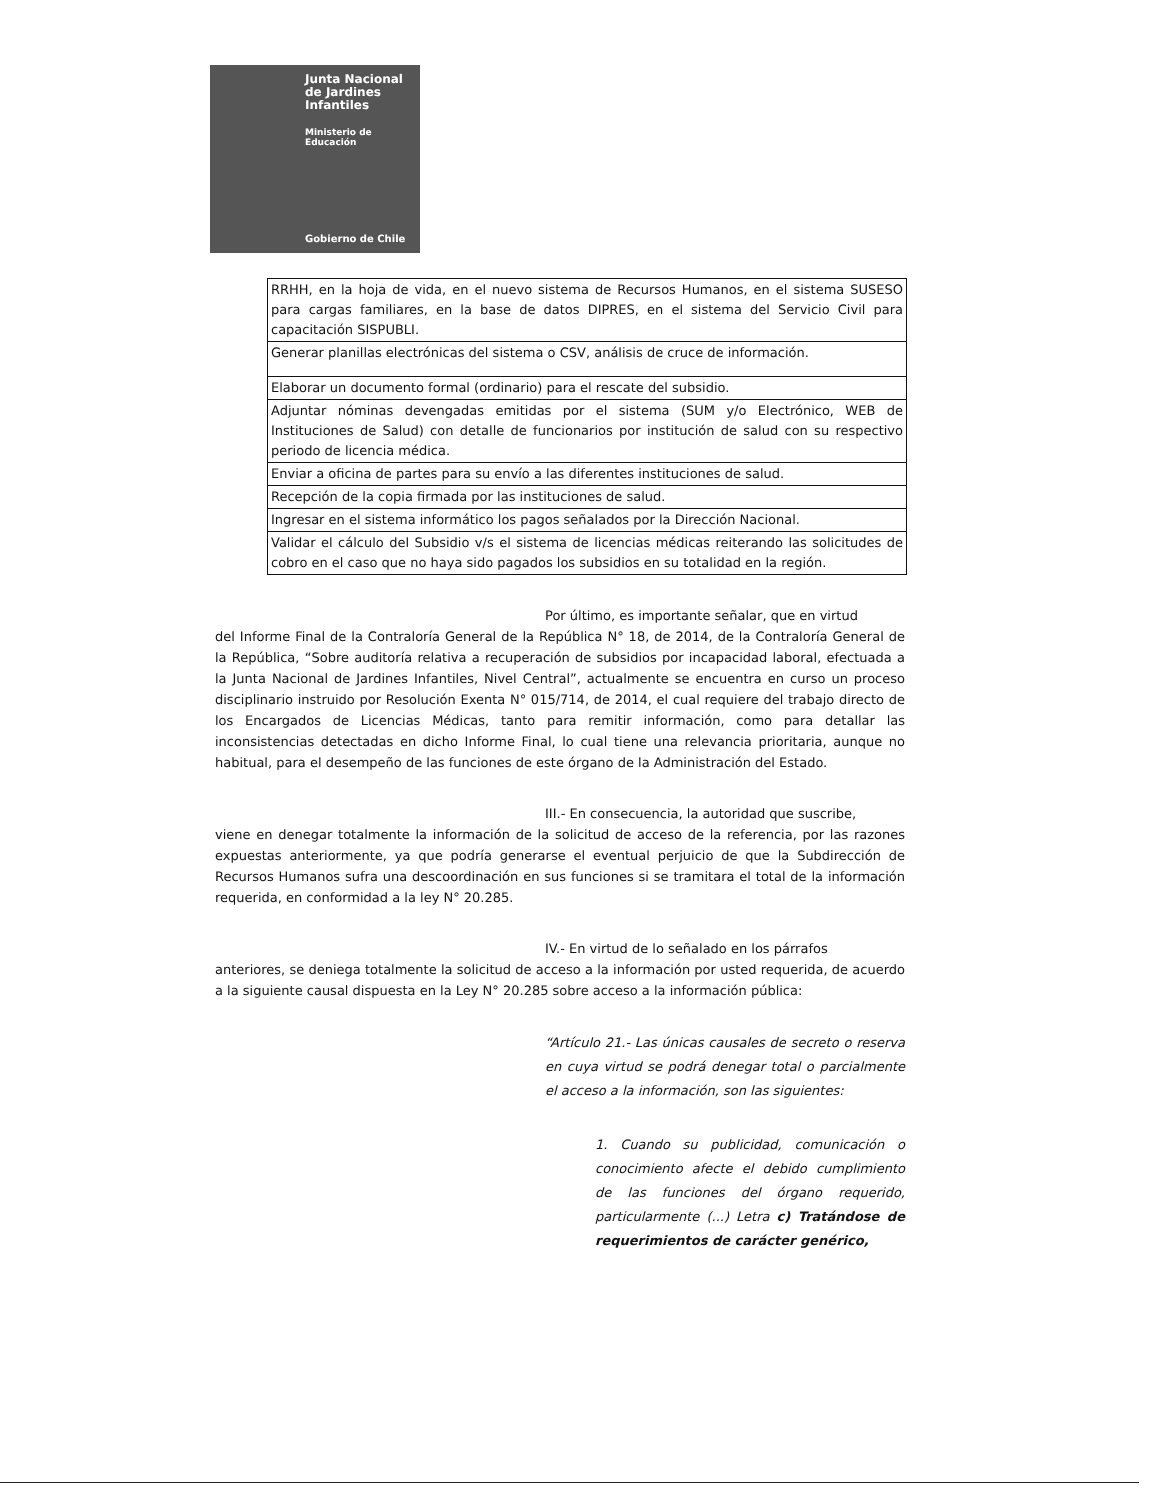Junta Nacional
de Jardines
Infantiles
Ministerio de
Educación
Gobierno de Chile
| RRHH, en la hoja de vida, en el nuevo sistema de Recursos Humanos, en el sistema SUSESO para cargas familiares, en la base de datos DIPRES, en el sistema del Servicio Civil para capacitación SISPUBLI. |
| Generar planillas electrónicas del sistema o CSV, análisis de cruce de información. |
| Elaborar un documento formal (ordinario) para el rescate del subsidio. |
| Adjuntar nóminas devengadas emitidas por el sistema (SUM y/o Electrónico, WEB de Instituciones de Salud) con detalle de funcionarios por institución de salud con su respectivo periodo de licencia médica. |
| Enviar a oficina de partes para su envío a las diferentes instituciones de salud. |
| Recepción de la copia firmada por las instituciones de salud. |
| Ingresar en el sistema informático los pagos señalados por la Dirección Nacional. |
| Validar el cálculo del Subsidio v/s el sistema de licencias médicas reiterando las solicitudes de cobro en el caso que no haya sido pagados los subsidios en su totalidad en la región. |
Por último, es importante señalar, que en virtud
del Informe Final de la Contraloría General de la República N° 18, de 2014, de la Contraloría General de la República, “Sobre auditoría relativa a recuperación de subsidios por incapacidad laboral, efectuada a la Junta Nacional de Jardines Infantiles, Nivel Central”, actualmente se encuentra en curso un proceso disciplinario instruido por Resolución Exenta N° 015/714, de 2014, el cual requiere del trabajo directo de los Encargados de Licencias Médicas, tanto para remitir información, como para detallar las inconsistencias detectadas en dicho Informe Final, lo cual tiene una relevancia prioritaria, aunque no habitual, para el desempeño de las funciones de este órgano de la Administración del Estado.
III.- En consecuencia, la autoridad que suscribe,
viene en denegar totalmente la información de la solicitud de acceso de la referencia, por las razones expuestas anteriormente, ya que podría generarse el eventual perjuicio de que la Subdirección de Recursos Humanos sufra una descoordinación en sus funciones si se tramitara el total de la información requerida, en conformidad a la ley N° 20.285.
IV.- En virtud de lo señalado en los párrafos
anteriores, se deniega totalmente la solicitud de acceso a la información por usted requerida, de acuerdo a la siguiente causal dispuesta en la Ley N° 20.285 sobre acceso a la información pública:
“Artículo 21.- Las únicas causales de secreto o reserva en cuya virtud se podrá denegar total o parcialmente el acceso a la información, son las siguientes:
1. Cuando su publicidad, comunicación o conocimiento afecte el debido cumplimiento de las funciones del órgano requerido, particularmente (...) Letra c) Tratándose de requerimientos de carácter genérico,